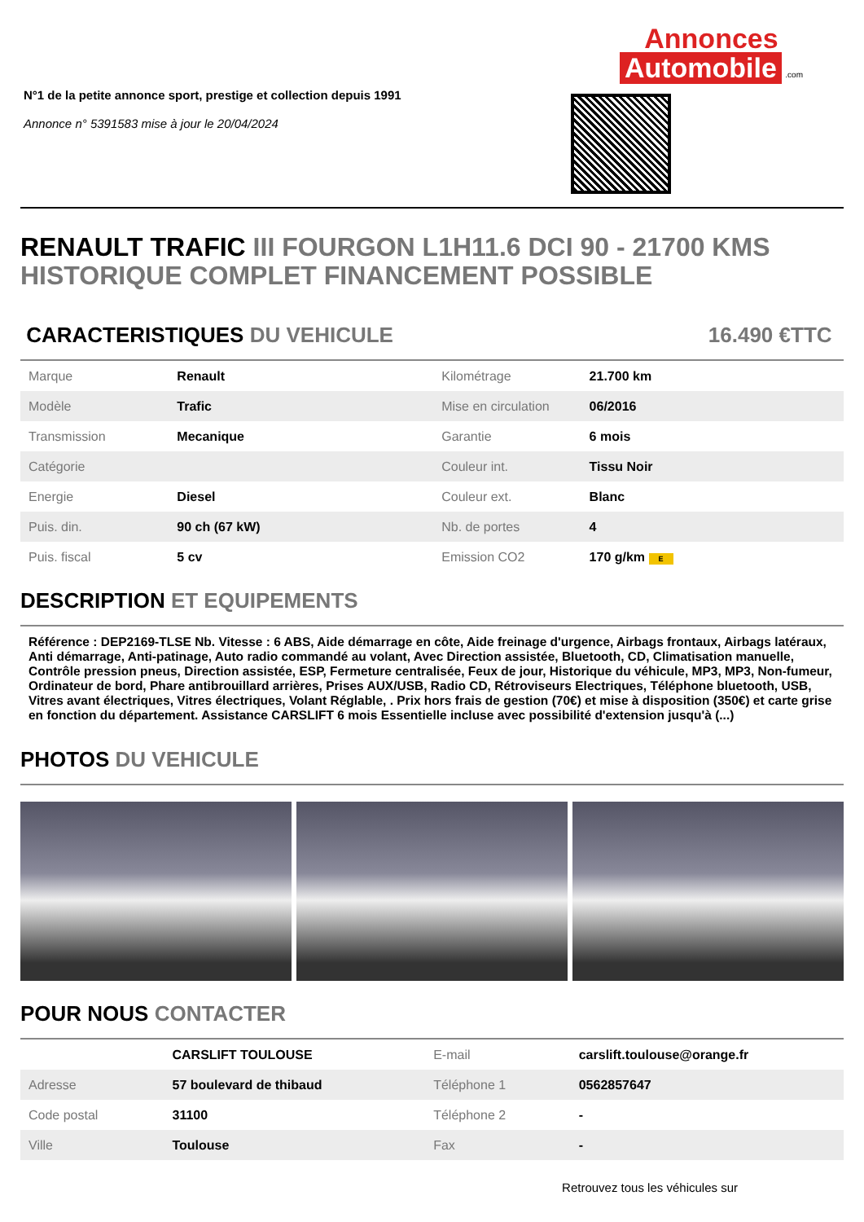N°1 de la petite annonce sport, prestige et collection depuis 1991
Annonce n° 5391583 mise à jour le 20/04/2024
Annonces
Automobile
.com
RENAULT TRAFIC III FOURGON L1H11.6 DCI 90 - 21700 KMS HISTORIQUE COMPLET FINANCEMENT POSSIBLE
CARACTERISTIQUES DU VEHICULE 16.490 €TTC
| Marque | Renault | Kilométrage | 21.700 km |
| Modèle | Trafic | Mise en circulation | 06/2016 |
| Transmission | Mecanique | Garantie | 6 mois |
| Catégorie | | Couleur int. | Tissu Noir |
| Energie | Diesel | Couleur ext. | Blanc |
| Puis. din. | 90 ch (67 kW) | Nb. de portes | 4 |
| Puis. fiscal | 5 cv | Emission CO2 | 170 g/km E |
DESCRIPTION ET EQUIPEMENTS
Référence : DEP2169-TLSE Nb. Vitesse : 6 ABS, Aide démarrage en côte, Aide freinage d'urgence, Airbags frontaux, Airbags latéraux, Anti démarrage, Anti-patinage, Auto radio commandé au volant, Avec Direction assistée, Bluetooth, CD, Climatisation manuelle, Contrôle pression pneus, Direction assistée, ESP, Fermeture centralisée, Feux de jour, Historique du véhicule, MP3, MP3, Non-fumeur, Ordinateur de bord, Phare antibrouillard arrières, Prises AUX/USB, Radio CD, Rétroviseurs Electriques, Téléphone bluetooth, USB, Vitres avant électriques, Vitres électriques, Volant Réglable, . Prix hors frais de gestion (70€) et mise à disposition (350€) et carte grise en fonction du département. Assistance CARSLIFT 6 mois Essentielle incluse avec possibilité d'extension jusqu'à (...)
PHOTOS DU VEHICULE
POUR NOUS CONTACTER
| | CARSLIFT TOULOUSE | E-mail | carslift.toulouse@orange.fr |
| Adresse | 57 boulevard de thibaud | Téléphone 1 | 0562857647 |
| Code postal | 31100 | Téléphone 2 | - |
| Ville | Toulouse | Fax | - |
Retrouvez tous les véhicules sur